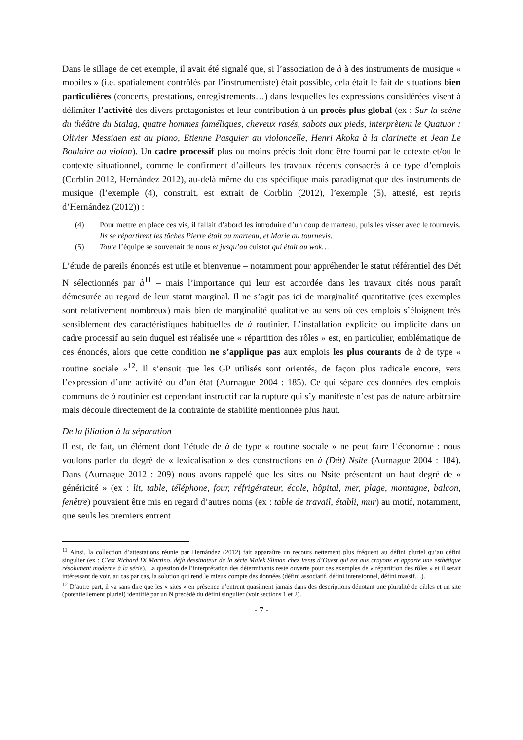Dans le sillage de cet exemple, il avait été signalé que, si l’association de à à des instruments de musique « mobiles » (i.e. spatialement contrôlés par l’instrumentiste) était possible, cela était le fait de situations bien particulières (concerts, prestations, enregistrements…) dans lesquelles les expressions considérées visent à délimiter l’activité des divers protagonistes et leur contribution à un procès plus global (ex : Sur la scène du théâtre du Stalag, quatre hommes faméliques, cheveux rasés, sabots aux pieds, interprètent le Quatuor : Olivier Messiaen est au piano, Etienne Pasquier au violoncelle, Henri Akoka à la clarinette et Jean Le Boulaire au violon). Un cadre processif plus ou moins précis doit donc être fourni par le cotexte et/ou le contexte situationnel, comme le confirment d’ailleurs les travaux récents consacrés à ce type d’emplois (Corblin 2012, Hernández 2012), au-delà même du cas spécifique mais paradigmatique des instruments de musique (l’exemple (4), construit, est extrait de Corblin (2012), l’exemple (5), attesté, est repris d’Hernández (2012)) :
(4) Pour mettre en place ces vis, il fallait d’abord les introduire d’un coup de marteau, puis les visser avec le tournevis. Ils se répartirent les tâches Pierre était au marteau, et Marie au tournevis.
(5) Toute l’équipe se souvenait de nous et jusqu’au cuistot qui était au wok…
L’étude de pareils énoncés est utile et bienvenue – notamment pour appréhender le statut référentiel des Dét N sélectionnés par à<sup>11</sup> – mais l’importance qui leur est accordée dans les travaux cités nous paraît démesurée au regard de leur statut marginal. Il ne s’agit pas ici de marginalité quantitative (ces exemples sont relativement nombreux) mais bien de marginalité qualitative au sens où ces emplois s’éloignent très sensiblement des caractéristiques habituelles de à routinier. L’installation explicite ou implicite dans un cadre processif au sein duquel est réalisée une « répartition des rôles » est, en particulier, emblématique de ces énoncés, alors que cette condition ne s’applique pas aux emplois les plus courants de à de type « routine sociale »<sup>12</sup>. Il s’ensuit que les GP utilisés sont orientés, de façon plus radicale encore, vers l’expression d’une activité ou d’un état (Aurnague 2004 : 185). Ce qui sépare ces données des emplois communs de à routinier est cependant instructif car la rupture qui s’y manifeste n’est pas de nature arbitraire mais découle directement de la contrainte de stabilité mentionnée plus haut.
De la filiation à la séparation
Il est, de fait, un élément dont l’étude de à de type « routine sociale » ne peut faire l’économie : nous voulons parler du degré de « lexicalisation » des constructions en à (Dét) Nsite (Aurnague 2004 : 184). Dans (Aurnague 2012 : 209) nous avons rappelé que les sites ou Nsite présentant un haut degré de « généricité » (ex : lit, table, téléphone, four, réfrigérateur, école, hôpital, mer, plage, montagne, balcon, fenêtre) pouvaient être mis en regard d’autres noms (ex : table de travail, établi, mur) au motif, notamment, que seuls les premiers entrent
<sup>11</sup> Ainsi, la collection d’attestations réunie par Hernández (2012) fait apparaître un recours nettement plus fréquent au défini pluriel qu’au défini singulier (ex : C’est Richard Di Martino, déjà dessinateur de la série Malek Sliman chez Vents d’Ouest qui est aux crayons et apporte une esthétique résolument moderne à la série). La question de l’interprétation des déterminants reste ouverte pour ces exemples de « répartition des rôles » et il serait intéressant de voir, au cas par cas, la solution qui rend le mieux compte des données (défini associatif, défini intensionnel, défini massif…).
<sup>12</sup> D’autre part, il va sans dire que les « sites » en présence n’entrent quasiment jamais dans des descriptions dénotant une pluralité de cibles et un site (potentiellement pluriel) identifié par un N précédé du défini singulier (voir sections 1 et 2).
- 7 -